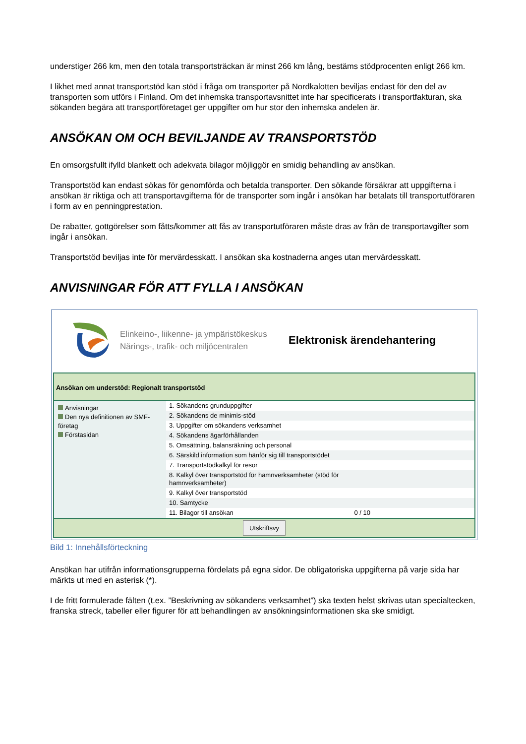understiger 266 km, men den totala transportsträckan är minst 266 km lång, bestäms stödprocenten enligt 266 km.
I likhet med annat transportstöd kan stöd i fråga om transporter på Nordkalotten beviljas endast för den del av transporten som utförs i Finland. Om det inhemska transportavsnittet inte har specificerats i transportfakturan, ska sökanden begära att transportföretaget ger uppgifter om hur stor den inhemska andelen är.
ANSÖKAN OM OCH BEVILJANDE AV TRANSPORTSTÖD
En omsorgsfullt ifylld blankett och adekvata bilagor möjliggör en smidig behandling av ansökan.
Transportstöd kan endast sökas för genomförda och betalda transporter. Den sökande försäkrar att uppgifterna i ansökan är riktiga och att transportavgifterna för de transporter som ingår i ansökan har betalats till transportutföraren i form av en penningprestation.
De rabatter, gottgörelser som fåtts/kommer att fås av transportutföraren måste dras av från de transportavgifter som ingår i ansökan.
Transportstöd beviljas inte för mervärdesskatt. I ansökan ska kostnaderna anges utan mervärdesskatt.
ANVISNINGAR FÖR ATT FYLLA I ANSÖKAN
Elinkeino-, liikenne- ja ympäristökeskus
Närings-, trafik- och miljöcentralen
Elektronisk ärendehantering
Ansökan om understöd: Regionalt transportstöd
Anvisningar
Den nya definitionen av SMF-företag
Förstasidan
1. Sökandens grunduppgifter
2. Sökandens de minimis-stöd
3. Uppgifter om sökandens verksamhet
4. Sökandens ägarförhållanden
5. Omsättning, balansräkning och personal
6. Särskild information som hänför sig till transportstödet
7. Transportstödkalkyl för resor
8. Kalkyl över transportstöd för hamnverksamheter (stöd för
hamnverksamheter)
9. Kalkyl över transportstöd
10. Samtycke
11. Bilagor till ansökan 0 / 10
Utskriftsvy
Bild 1: Innehållsförteckning
Ansökan har utifrån informationsgrupperna fördelats på egna sidor. De obligatoriska uppgifterna på varje sida har märkts ut med en asterisk (*).
I de fritt formulerade fälten (t.ex. ”Beskrivning av sökandens verksamhet”) ska texten helst skrivas utan specialtecken, franska streck, tabeller eller figurer för att behandlingen av ansökningsinformationen ska ske smidigt.